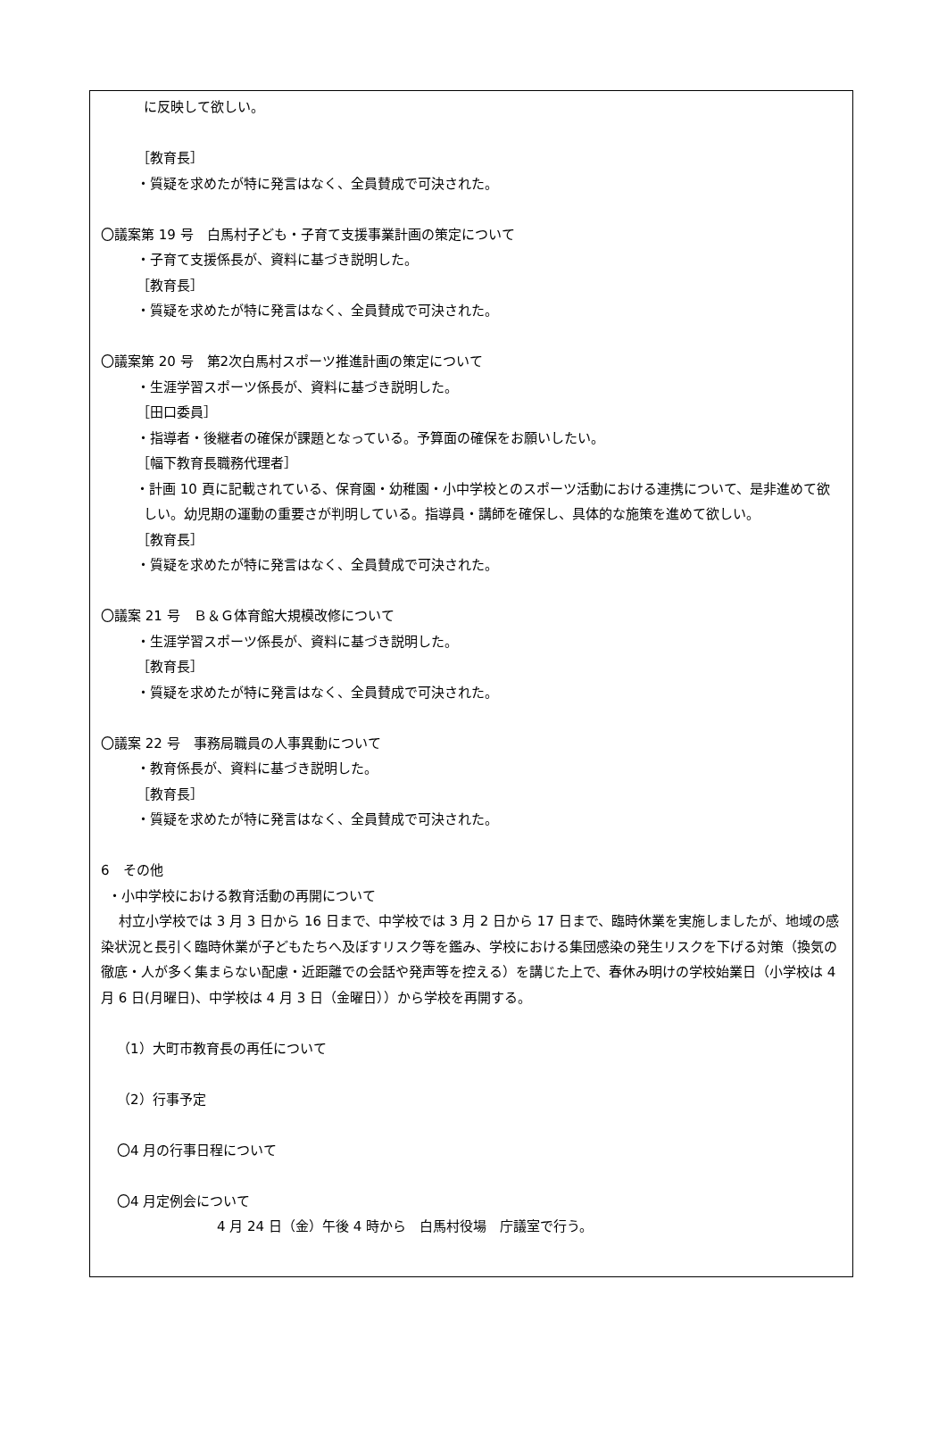に反映して欲しい。
［教育長］
・質疑を求めたが特に発言はなく、全員賛成で可決された。
〇議案第 19 号　白馬村子ども・子育て支援事業計画の策定について
・子育て支援係長が、資料に基づき説明した。
［教育長］
・質疑を求めたが特に発言はなく、全員賛成で可決された。
〇議案第 20 号　第2次白馬村スポーツ推進計画の策定について
・生涯学習スポーツ係長が、資料に基づき説明した。
［田口委員］
・指導者・後継者の確保が課題となっている。予算面の確保をお願いしたい。
［幅下教育長職務代理者］
・計画 10 頁に記載されている、保育園・幼稚園・小中学校とのスポーツ活動における連携について、是非進めて欲しい。幼児期の運動の重要さが判明している。指導員・講師を確保し、具体的な施策を進めて欲しい。
［教育長］
・質疑を求めたが特に発言はなく、全員賛成で可決された。
〇議案 21 号　Ｂ＆Ｇ体育館大規模改修について
・生涯学習スポーツ係長が、資料に基づき説明した。
［教育長］
・質疑を求めたが特に発言はなく、全員賛成で可決された。
〇議案 22 号　事務局職員の人事異動について
・教育係長が、資料に基づき説明した。
［教育長］
・質疑を求めたが特に発言はなく、全員賛成で可決された。
6　その他
・小中学校における教育活動の再開について
村立小学校では 3 月 3 日から 16 日まで、中学校では 3 月 2 日から 17 日まで、臨時休業を実施しましたが、地域の感染状況と長引く臨時休業が子どもたちへ及ぼすリスク等を鑑み、学校における集団感染の発生リスクを下げる対策（換気の徹底・人が多く集まらない配慮・近距離での会話や発声等を控える）を講じた上で、春休み明けの学校始業日（小学校は 4 月 6 日(月曜日)、中学校は 4 月 3 日（金曜日））から学校を再開する。
（1）大町市教育長の再任について
（2）行事予定
〇4 月の行事日程について
〇4 月定例会について
4 月 24 日（金）午後 4 時から　白馬村役場　庁議室で行う。